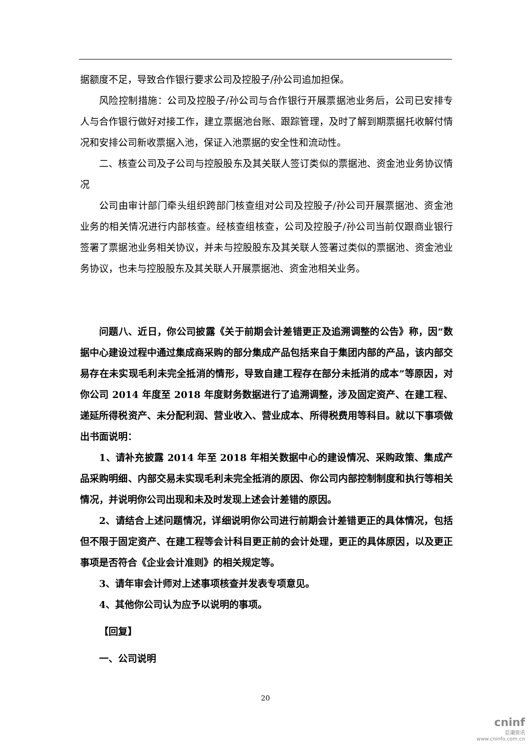据额度不足，导致合作银行要求公司及控股子/孙公司追加担保。
风险控制措施：公司及控股子/孙公司与合作银行开展票据池业务后，公司已安排专人与合作银行做好对接工作，建立票据池台账、跟踪管理，及时了解到期票据托收解付情况和安排公司新收票据入池，保证入池票据的安全性和流动性。
二、核查公司及子公司与控股股东及其关联人签订类似的票据池、资金池业务协议情况
公司由审计部门牵头组织跨部门核查组对公司及控股子/孙公司开展票据池、资金池业务的相关情况进行内部核查。经核查组核查，公司及控股子/孙公司当前仅跟商业银行签署了票据池业务相关协议，并未与控股股东及其关联人签署过类似的票据池、资金池业务协议，也未与控股股东及其关联人开展票据池、资金池相关业务。
问题八、近日，你公司披露《关于前期会计差错更正及追溯调整的公告》称，因“数据中心建设过程中通过集成商采购的部分集成产品包括来自于集团内部的产品，该内部交易存在未实现毛利未完全抵消的情形，导致自建工程存在部分未抵消的成本”等原因，对你公司 2014 年度至 2018 年度财务数据进行了追溯调整，涉及固定资产、在建工程、递延所得税资产、未分配利润、营业收入、营业成本、所得税费用等科目。就以下事项做出书面说明：
1、请补充披露 2014 年至 2018 年相关数据中心的建设情况、采购政策、集成产品采购明细、内部交易未实现毛利未完全抵消的原因、你公司内部控制制度和执行等相关情况，并说明你公司出现和未及时发现上述会计差错的原因。
2、请结合上述问题情况，详细说明你公司进行前期会计差错更正的具体情况，包括但不限于固定资产、在建工程等会计科目更正前的会计处理，更正的具体原因，以及更正事项是否符合《企业会计准则》的相关规定等。
3、请年审会计师对上述事项核查并发表专项意见。
4、其他你公司认为应予以说明的事项。
【回复】
一、公司说明
20
cninf
巨潮资讯
www.cninfo.com.cn